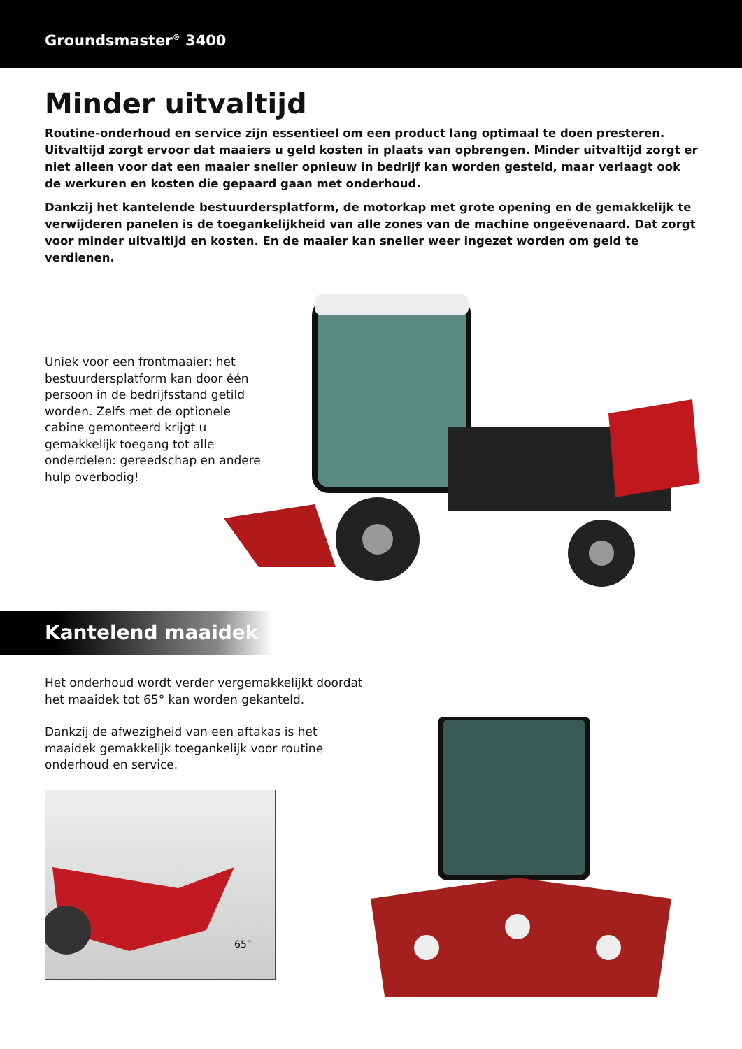Groundsmaster<sup>®</sup> 3400
Minder uitvaltijd
Routine-onderhoud en service zijn essentieel om een product lang optimaal te doen presteren. Uitvaltijd zorgt ervoor dat maaiers u geld kosten in plaats van opbrengen. Minder uitvaltijd zorgt er niet alleen voor dat een maaier sneller opnieuw in bedrijf kan worden gesteld, maar verlaagt ook de werkuren en kosten die gepaard gaan met onderhoud.
Dankzij het kantelende bestuurdersplatform, de motorkap met grote opening en de gemakkelijk te verwijderen panelen is de toegankelijkheid van alle zones van de machine ongeëvenaard. Dat zorgt voor minder uitvaltijd en kosten. En de maaier kan sneller weer ingezet worden om geld te verdienen.
Uniek voor een frontmaaier: het bestuurdersplatform kan door één persoon in de bedrijfsstand getild worden. Zelfs met de optionele cabine gemonteerd krijgt u gemakkelijk toegang tot alle onderdelen: gereedschap en andere hulp overbodig!
Kantelend maaidek
Het onderhoud wordt verder vergemakkelijkt doordat het maaidek tot 65° kan worden gekanteld.
Dankzij de afwezigheid van een aftakas is het maaidek gemakkelijk toegankelijk voor routine onderhoud en service.
65°